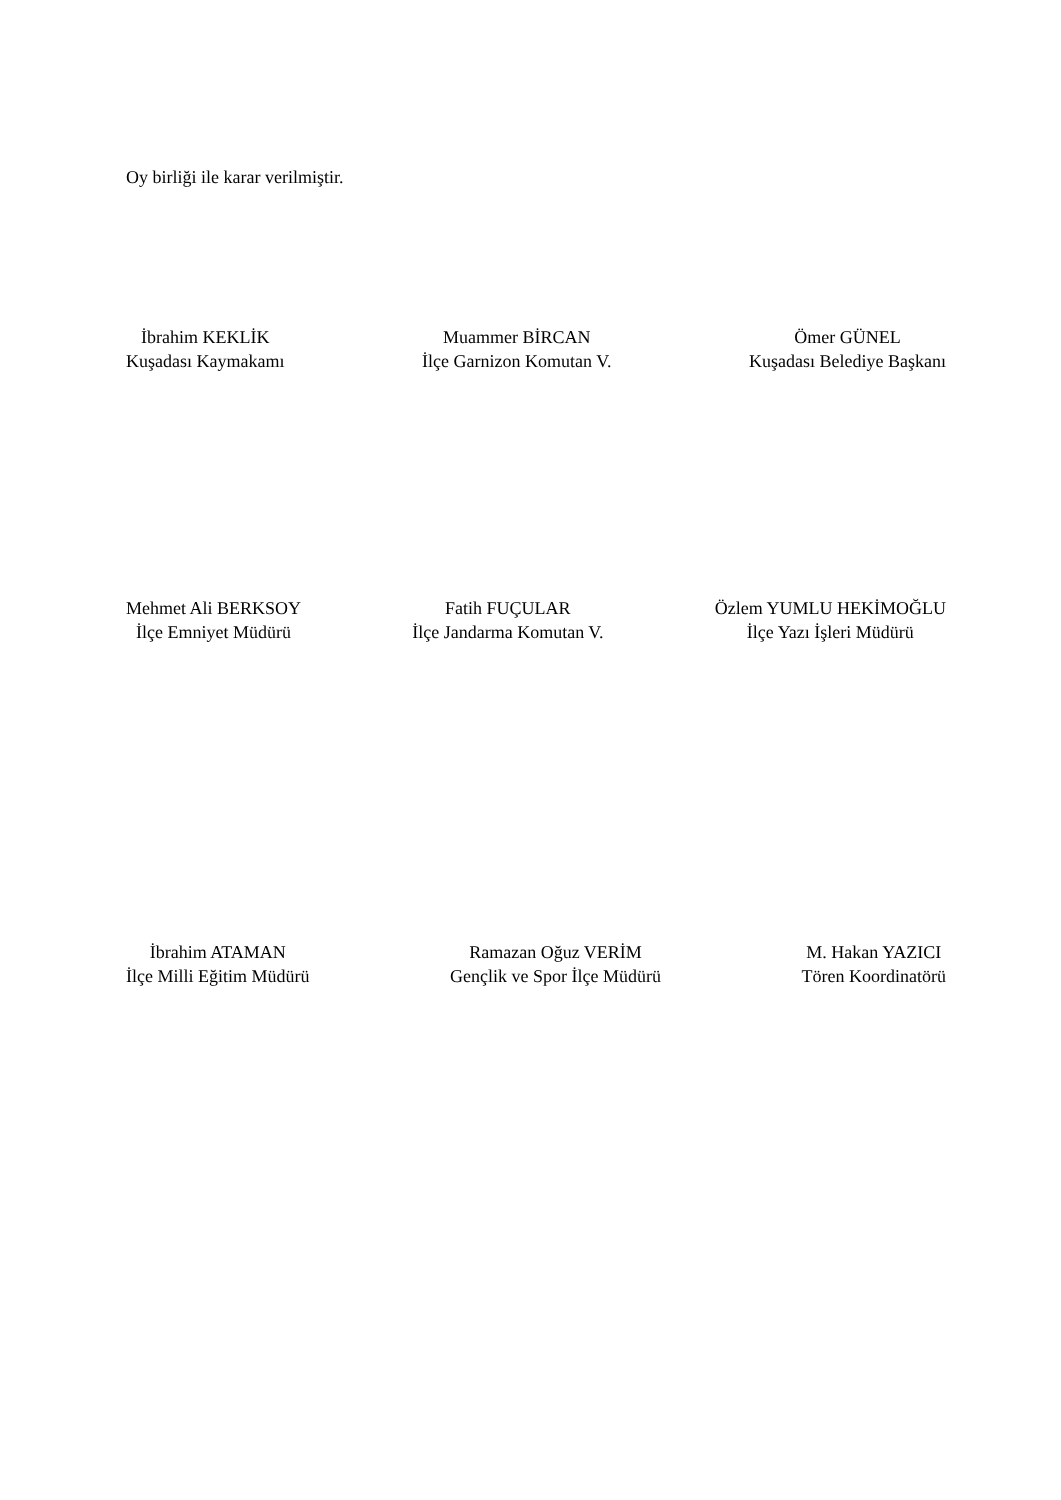Oy birliği ile karar verilmiştir.
İbrahim KEKLİK
Kuşadası Kaymakamı
Muammer BİRCAN
İlçe Garnizon Komutan V.
Ömer GÜNEL
Kuşadası Belediye Başkanı
Mehmet Ali BERKSOY
İlçe Emniyet Müdürü
Fatih FUÇULAR
İlçe Jandarma Komutan V.
Özlem YUMLU HEKİMOĞLU
İlçe Yazı İşleri Müdürü
İbrahim ATAMAN
İlçe Milli Eğitim Müdürü
Ramazan Oğuz VERİM
Gençlik ve Spor İlçe Müdürü
M. Hakan YAZICI
Tören Koordinatörü